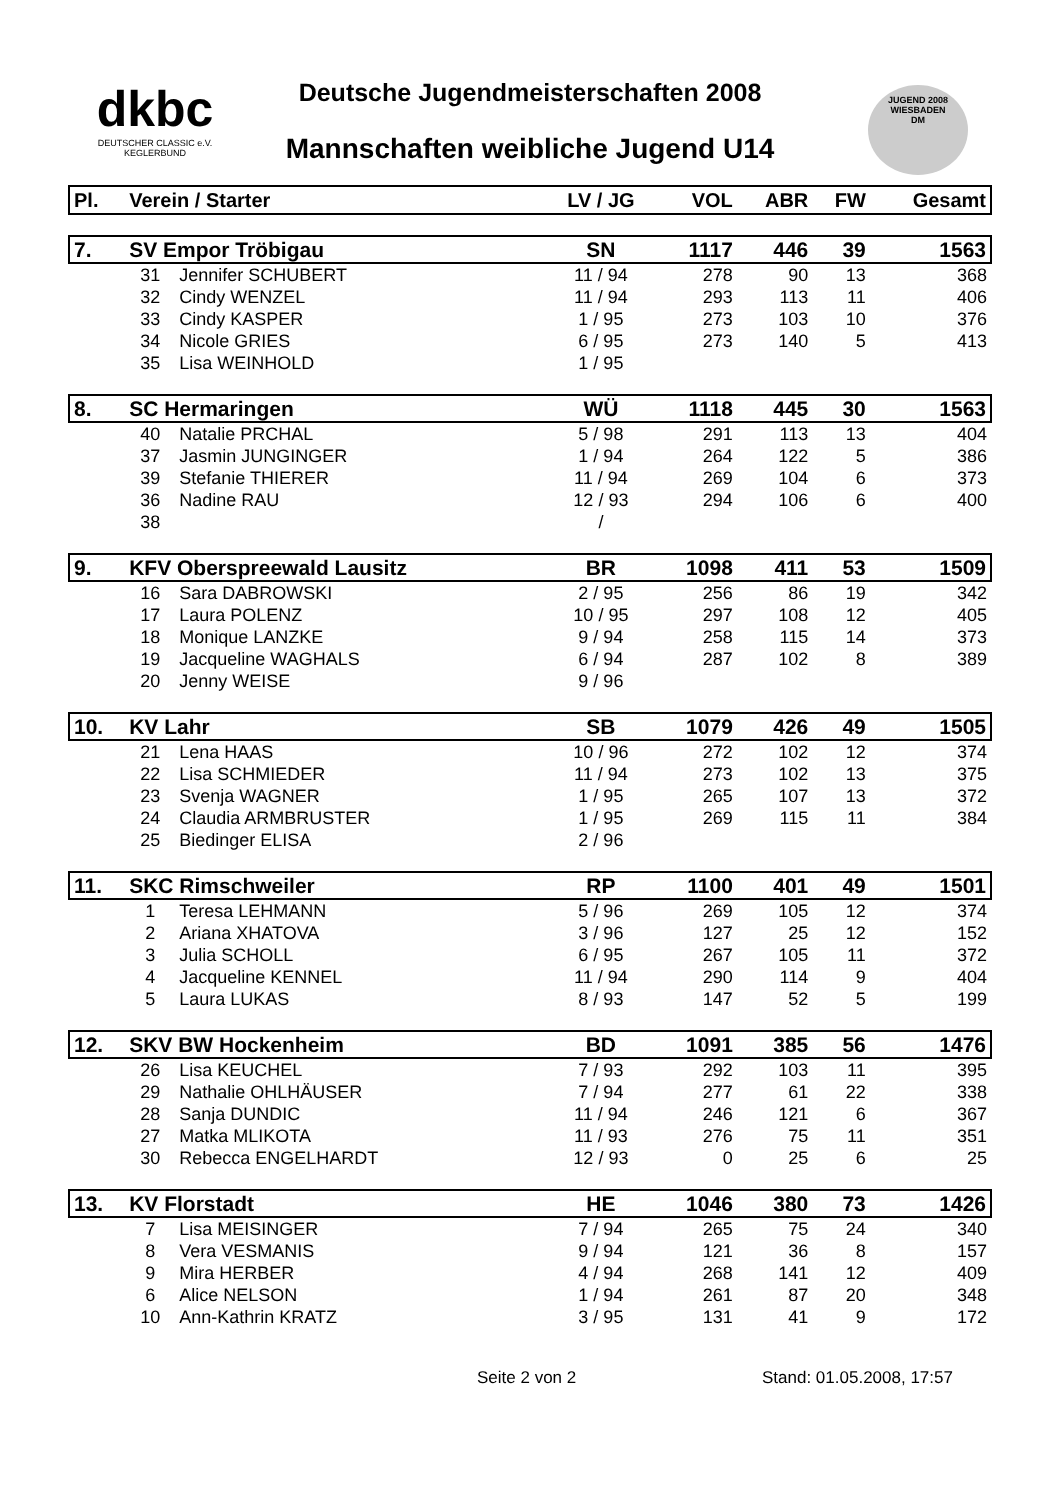dkbc
DEUTSCHER CLASSIC e.V.
KEGLERBUND
Deutsche Jugendmeisterschaften 2008
Mannschaften weibliche Jugend U14
JUGEND 2008
WIESBADEN
DM
| Pl. | Verein / Starter | | LV / JG | VOL | ABR | FW | Gesamt |
| --- | --- | --- | --- | --- | --- | --- | --- |
| 7. | SV Empor Tröbigau | | SN | 1117 | 446 | 39 | 1563 |
| | 31 | Jennifer SCHUBERT | 11 / 94 | 278 | 90 | 13 | 368 |
| | 32 | Cindy WENZEL | 11 / 94 | 293 | 113 | 11 | 406 |
| | 33 | Cindy KASPER | 1 / 95 | 273 | 103 | 10 | 376 |
| | 34 | Nicole GRIES | 6 / 95 | 273 | 140 | 5 | 413 |
| | 35 | Lisa WEINHOLD | 1 / 95 | | | | |
| 8. | SC Hermaringen | | WÜ | 1118 | 445 | 30 | 1563 |
| | 40 | Natalie PRCHAL | 5 / 98 | 291 | 113 | 13 | 404 |
| | 37 | Jasmin JUNGINGER | 1 / 94 | 264 | 122 | 5 | 386 |
| | 39 | Stefanie THIERER | 11 / 94 | 269 | 104 | 6 | 373 |
| | 36 | Nadine RAU | 12 / 93 | 294 | 106 | 6 | 400 |
| | 38 | | / | | | | |
| 9. | KFV Oberspreewald Lausitz | | BR | 1098 | 411 | 53 | 1509 |
| | 16 | Sara DABROWSKI | 2 / 95 | 256 | 86 | 19 | 342 |
| | 17 | Laura POLENZ | 10 / 95 | 297 | 108 | 12 | 405 |
| | 18 | Monique LANZKE | 9 / 94 | 258 | 115 | 14 | 373 |
| | 19 | Jacqueline WAGHALS | 6 / 94 | 287 | 102 | 8 | 389 |
| | 20 | Jenny WEISE | 9 / 96 | | | | |
| 10. | KV Lahr | | SB | 1079 | 426 | 49 | 1505 |
| | 21 | Lena HAAS | 10 / 96 | 272 | 102 | 12 | 374 |
| | 22 | Lisa SCHMIEDER | 11 / 94 | 273 | 102 | 13 | 375 |
| | 23 | Svenja WAGNER | 1 / 95 | 265 | 107 | 13 | 372 |
| | 24 | Claudia ARMBRUSTER | 1 / 95 | 269 | 115 | 11 | 384 |
| | 25 | Biedinger ELISA | 2 / 96 | | | | |
| 11. | SKC Rimschweiler | | RP | 1100 | 401 | 49 | 1501 |
| | 1 | Teresa LEHMANN | 5 / 96 | 269 | 105 | 12 | 374 |
| | 2 | Ariana XHATOVA | 3 / 96 | 127 | 25 | 12 | 152 |
| | 3 | Julia SCHOLL | 6 / 95 | 267 | 105 | 11 | 372 |
| | 4 | Jacqueline KENNEL | 11 / 94 | 290 | 114 | 9 | 404 |
| | 5 | Laura LUKAS | 8 / 93 | 147 | 52 | 5 | 199 |
| 12. | SKV BW Hockenheim | | BD | 1091 | 385 | 56 | 1476 |
| | 26 | Lisa KEUCHEL | 7 / 93 | 292 | 103 | 11 | 395 |
| | 29 | Nathalie OHLHÄUSER | 7 / 94 | 277 | 61 | 22 | 338 |
| | 28 | Sanja DUNDIC | 11 / 94 | 246 | 121 | 6 | 367 |
| | 27 | Matka MLIKOTA | 11 / 93 | 276 | 75 | 11 | 351 |
| | 30 | Rebecca ENGELHARDT | 12 / 93 | 0 | 25 | 6 | 25 |
| 13. | KV Florstadt | | HE | 1046 | 380 | 73 | 1426 |
| | 7 | Lisa MEISINGER | 7 / 94 | 265 | 75 | 24 | 340 |
| | 8 | Vera VESMANIS | 9 / 94 | 121 | 36 | 8 | 157 |
| | 9 | Mira HERBER | 4 / 94 | 268 | 141 | 12 | 409 |
| | 6 | Alice NELSON | 1 / 94 | 261 | 87 | 20 | 348 |
| | 10 | Ann-Kathrin KRATZ | 3 / 95 | 131 | 41 | 9 | 172 |
Seite 2 von 2 Stand: 01.05.2008, 17:57